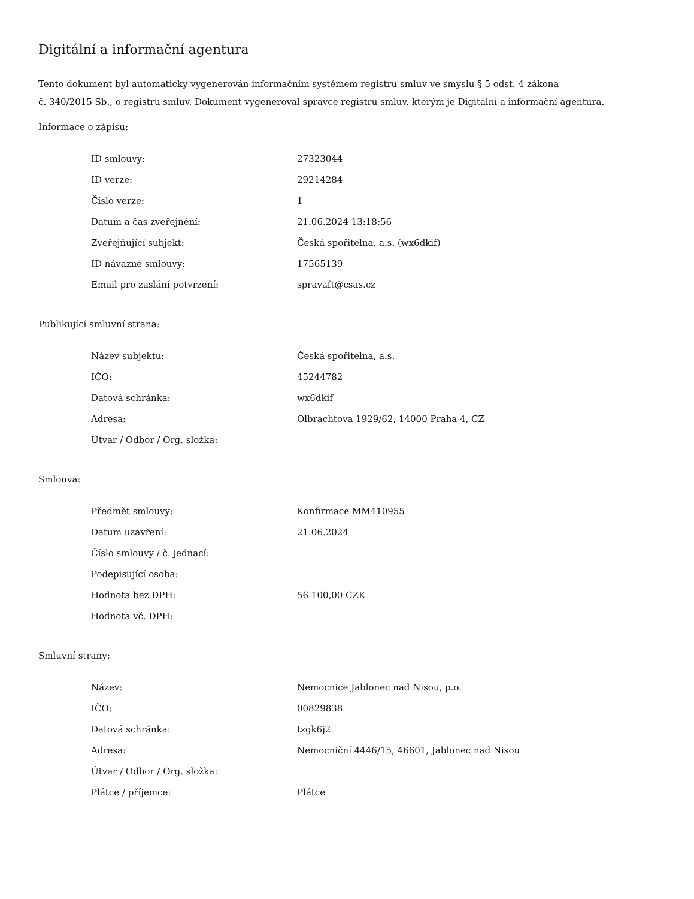Digitální a informační agentura
Tento dokument byl automaticky vygenerován informačním systémem registru smluv ve smyslu § 5 odst. 4 zákona
č. 340/2015 Sb., o registru smluv. Dokument vygeneroval správce registru smluv, kterým je Digitální a informační agentura.
Informace o zápisu:
| ID smlouvy: | 27323044 |
| ID verze: | 29214284 |
| Číslo verze: | 1 |
| Datum a čas zveřejnění: | 21.06.2024 13:18:56 |
| Zveřejňující subjekt: | Česká spořitelna, a.s. (wx6dkif) |
| ID návazné smlouvy: | 17565139 |
| Email pro zaslání potvrzení: | spravaft@csas.cz |
Publikující smluvní strana:
| Název subjektu: | Česká spořitelna, a.s. |
| IČO: | 45244782 |
| Datová schránka: | wx6dkif |
| Adresa: | Olbrachtova 1929/62, 14000 Praha 4, CZ |
| Útvar / Odbor / Org. složka: | |
Smlouva:
| Předmět smlouvy: | Konfirmace MM410955 |
| Datum uzavření: | 21.06.2024 |
| Číslo smlouvy / č. jednací: | |
| Podepisující osoba: | |
| Hodnota bez DPH: | 56 100,00 CZK |
| Hodnota vč. DPH: | |
Smluvní strany:
| Název: | Nemocnice Jablonec nad Nisou, p.o. |
| IČO: | 00829838 |
| Datová schránka: | tzgk6j2 |
| Adresa: | Nemocniční 4446/15, 46601, Jablonec nad Nisou |
| Útvar / Odbor / Org. složka: | |
| Plátce / příjemce: | Plátce |